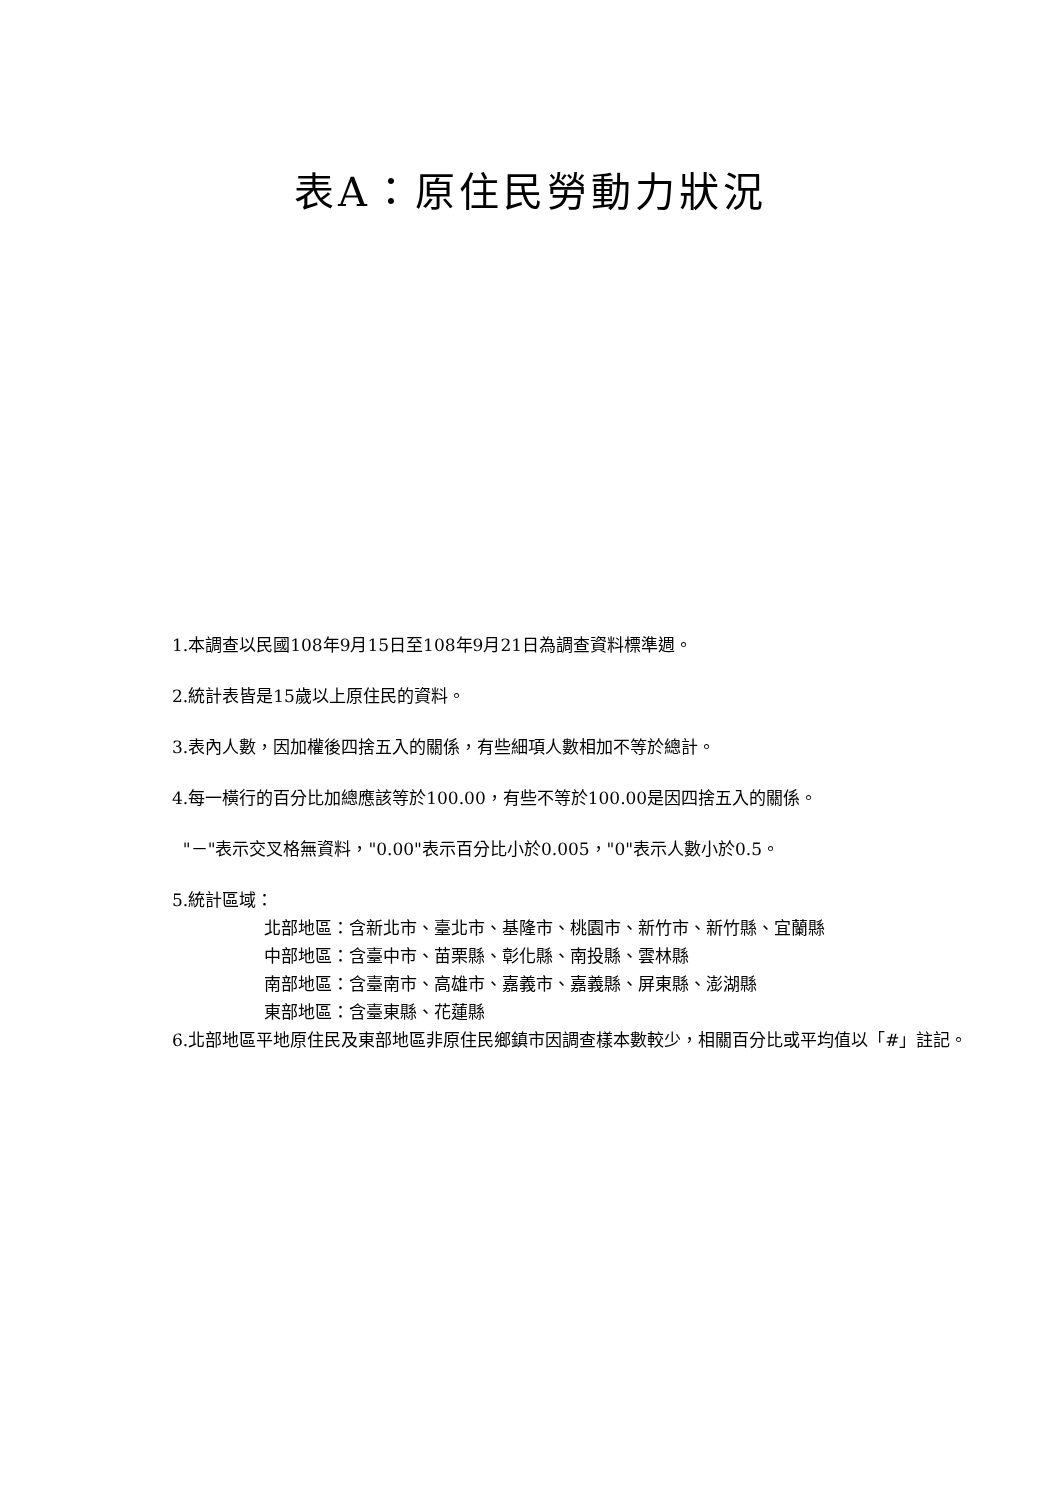表A：原住民勞動力狀況
1.本調查以民國108年9月15日至108年9月21日為調查資料標準週。
2.統計表皆是15歲以上原住民的資料。
3.表內人數，因加權後四捨五入的關係，有些細項人數相加不等於總計。
4.每一橫行的百分比加總應該等於100.00，有些不等於100.00是因四捨五入的關係。
"－"表示交叉格無資料，"0.00"表示百分比小於0.005，"0"表示人數小於0.5。
5.統計區域：
北部地區：含新北市、臺北市、基隆市、桃園市、新竹市、新竹縣、宜蘭縣
中部地區：含臺中市、苗栗縣、彰化縣、南投縣、雲林縣
南部地區：含臺南市、高雄市、嘉義市、嘉義縣、屏東縣、澎湖縣
東部地區：含臺東縣、花蓮縣
6.北部地區平地原住民及東部地區非原住民鄉鎮市因調查樣本數較少，相關百分比或平均值以「#」註記。